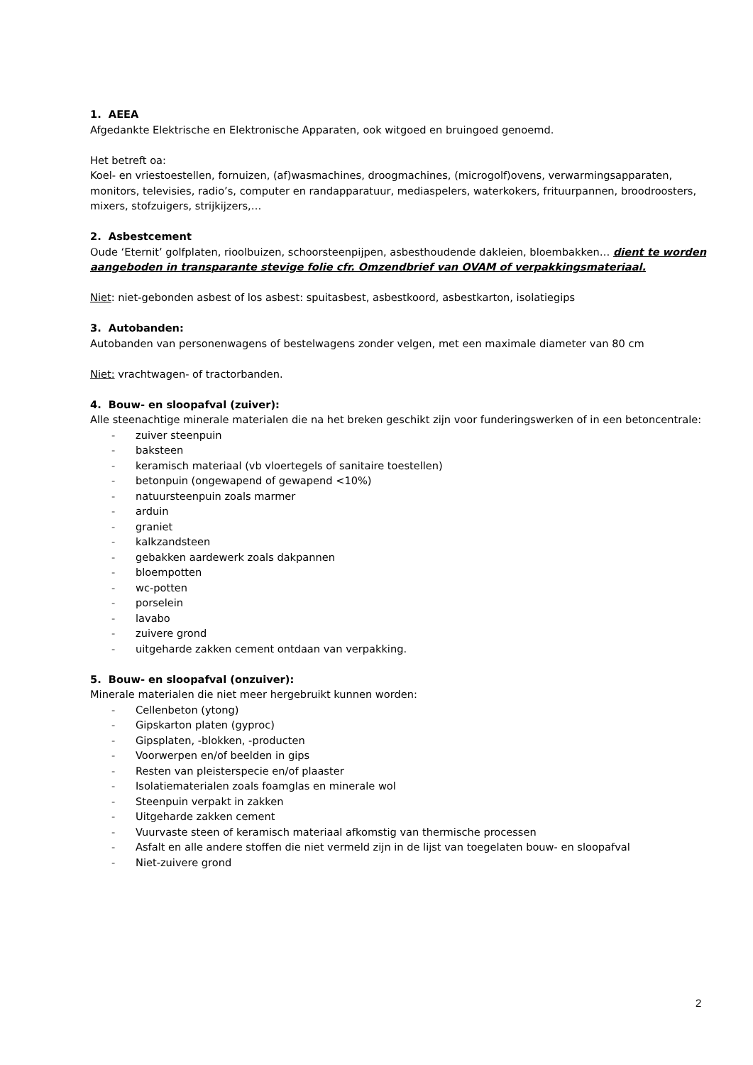1. AEEA
Afgedankte Elektrische en Elektronische Apparaten, ook witgoed en bruingoed genoemd.
Het betreft oa:
Koel- en vriestoestellen, fornuizen, (af)wasmachines, droogmachines, (microgolf)ovens, verwarmingsapparaten, monitors, televisies, radio’s, computer en randapparatuur, mediaspelers, waterkokers, frituurpannen, broodroosters, mixers, stofzuigers, strijkijzers,…
2. Asbestcement
Oude ‘Eternit’ golfplaten, rioolbuizen, schoorsteenpijpen, asbesthoudende dakleien, bloembakken… dient te worden aangeboden in transparante stevige folie cfr. Omzendbrief van OVAM of verpakkingsmateriaal.
Niet: niet-gebonden asbest of los asbest: spuitasbest, asbestkoord, asbestkarton, isolatiegips
3. Autobanden:
Autobanden van personenwagens of bestelwagens zonder velgen, met een maximale diameter van 80 cm
Niet: vrachtwagen- of tractorbanden.
4. Bouw- en sloopafval (zuiver):
Alle steenachtige minerale materialen die na het breken geschikt zijn voor funderingswerken of in een betoncentrale:
- zuiver steenpuin
- baksteen
- keramisch materiaal (vb vloertegels of sanitaire toestellen)
- betonpuin (ongewapend of gewapend <10%)
- natuursteenpuin zoals marmer
- arduin
- graniet
- kalkzandsteen
- gebakken aardewerk zoals dakpannen
- bloempotten
- wc-potten
- porselein
- lavabo
- zuivere grond
- uitgeharde zakken cement ontdaan van verpakking.
5. Bouw- en sloopafval (onzuiver):
Minerale materialen die niet meer hergebruikt kunnen worden:
- Cellenbeton (ytong)
- Gipskarton platen (gyproc)
- Gipsplaten, -blokken, -producten
- Voorwerpen en/of beelden in gips
- Resten van pleisterspecie en/of plaaster
- Isolatiematerialen zoals foamglas en minerale wol
- Steenpuin verpakt in zakken
- Uitgeharde zakken cement
- Vuurvaste steen of keramisch materiaal afkomstig van thermische processen
- Asfalt en alle andere stoffen die niet vermeld zijn in de lijst van toegelaten bouw- en sloopafval
- Niet-zuivere grond
2